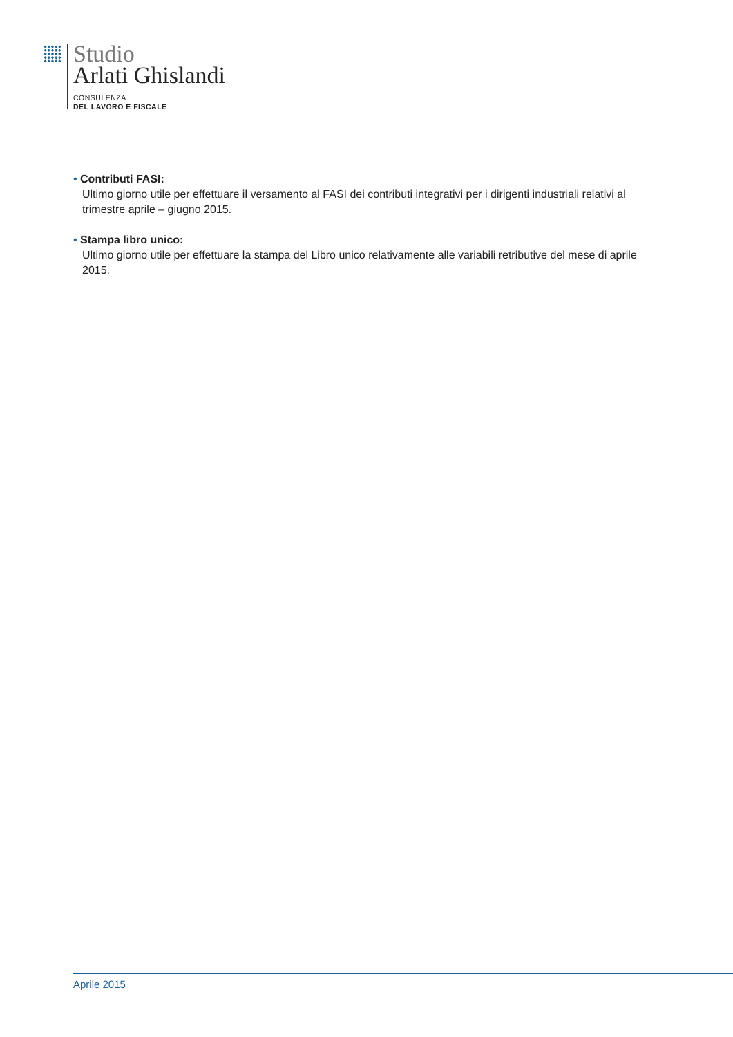Studio
Arlati Ghislandi
CONSULENZA
DEL LAVORO E FISCALE
• Contributi FASI:
Ultimo giorno utile per effettuare il versamento al FASI dei contributi integrativi per i dirigenti industriali relativi al trimestre aprile – giugno 2015.
• Stampa libro unico:
Ultimo giorno utile per effettuare la stampa del Libro unico relativamente alle variabili retributive del mese di aprile 2015.
Aprile 2015